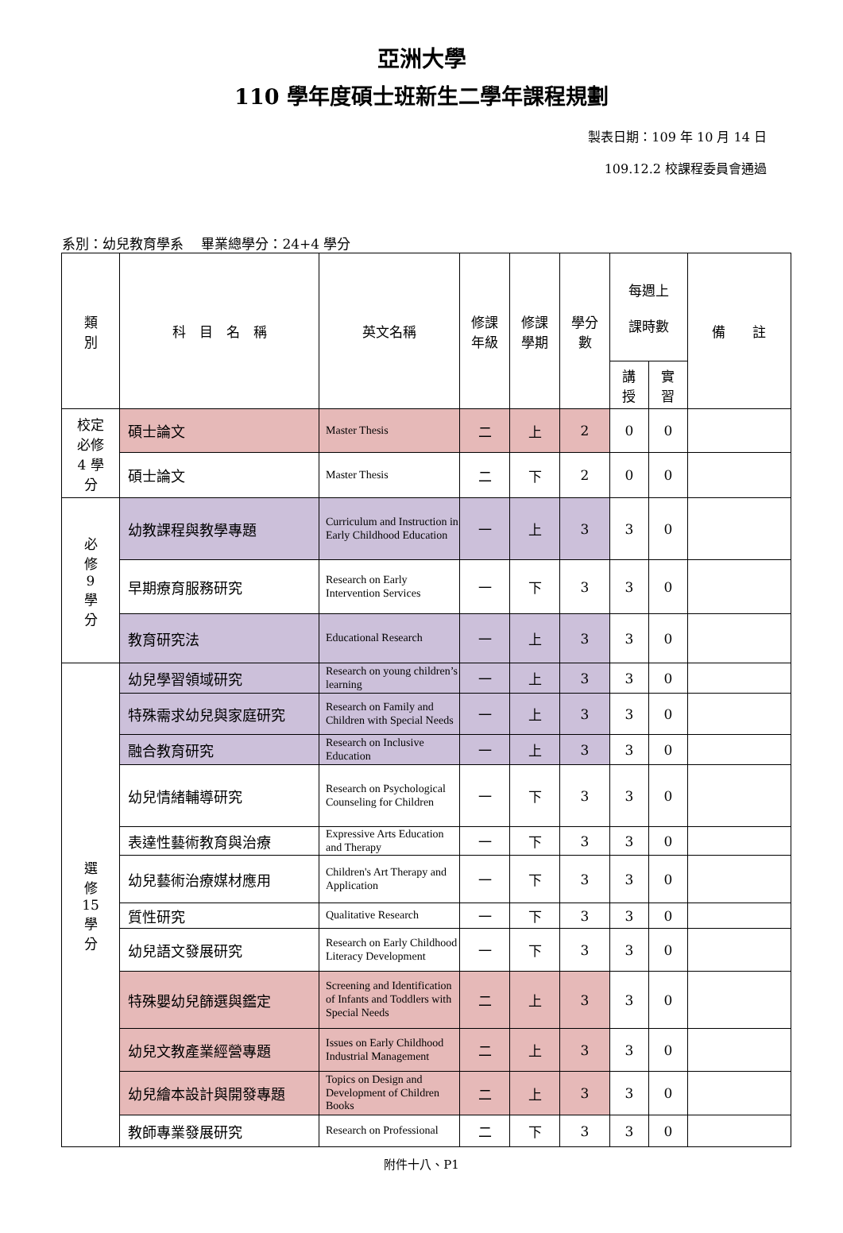亞洲大學
110 學年度碩士班新生二學年課程規劃
製表日期：109 年 10 月 14 日
109.12.2 校課程委員會通過
系別：幼兒教育學系　 畢業總學分：24+4 學分
| 類 別 | 科 目 名 稱 | 英文名稱 | 修課 年級 | 修課 學期 | 學分 數 | 每週上 課時數 | | 備 註 |
| --- | --- | --- | --- | --- | --- | --- | --- | --- |
| | | | | | | 講 授 | 實 習 | |
| 校定 必修 4 學 分 | 碩士論文 | Master Thesis | 二 | 上 | 2 | 0 | 0 | |
| | 碩士論文 | Master Thesis | 二 | 下 | 2 | 0 | 0 | |
| 必 修 9 學 分 | 幼教課程與教學專題 | Curriculum and Instruction in Early Childhood Education | 一 | 上 | 3 | 3 | 0 | |
| | 早期療育服務研究 | Research on Early Intervention Services | 一 | 下 | 3 | 3 | 0 | |
| | 教育研究法 | Educational Research | 一 | 上 | 3 | 3 | 0 | |
| 選 修 15 學 分 | 幼兒學習領域研究 | Research on young children’s learning | 一 | 上 | 3 | 3 | 0 | |
| | 特殊需求幼兒與家庭研究 | Research on Family and Children with Special Needs | 一 | 上 | 3 | 3 | 0 | |
| | 融合教育研究 | Research on Inclusive Education | 一 | 上 | 3 | 3 | 0 | |
| | 幼兒情緒輔導研究 | Research on Psychological Counseling for Children | 一 | 下 | 3 | 3 | 0 | |
| | 表達性藝術教育與治療 | Expressive Arts Education and Therapy | 一 | 下 | 3 | 3 | 0 | |
| | 幼兒藝術治療媒材應用 | Children's Art Therapy and Application | 一 | 下 | 3 | 3 | 0 | |
| | 質性研究 | Qualitative Research | 一 | 下 | 3 | 3 | 0 | |
| | 幼兒語文發展研究 | Research on Early Childhood Literacy Development | 一 | 下 | 3 | 3 | 0 | |
| | 特殊嬰幼兒篩選與鑑定 | Screening and Identification of Infants and Toddlers with Special Needs | 二 | 上 | 3 | 3 | 0 | |
| | 幼兒文教產業經營專題 | Issues on Early Childhood Industrial Management | 二 | 上 | 3 | 3 | 0 | |
| | 幼兒繪本設計與開發專題 | Topics on Design and Development of Children Books | 二 | 上 | 3 | 3 | 0 | |
| | 教師專業發展研究 | Research on Professional | 二 | 下 | 3 | 3 | 0 | |
附件十八、P1